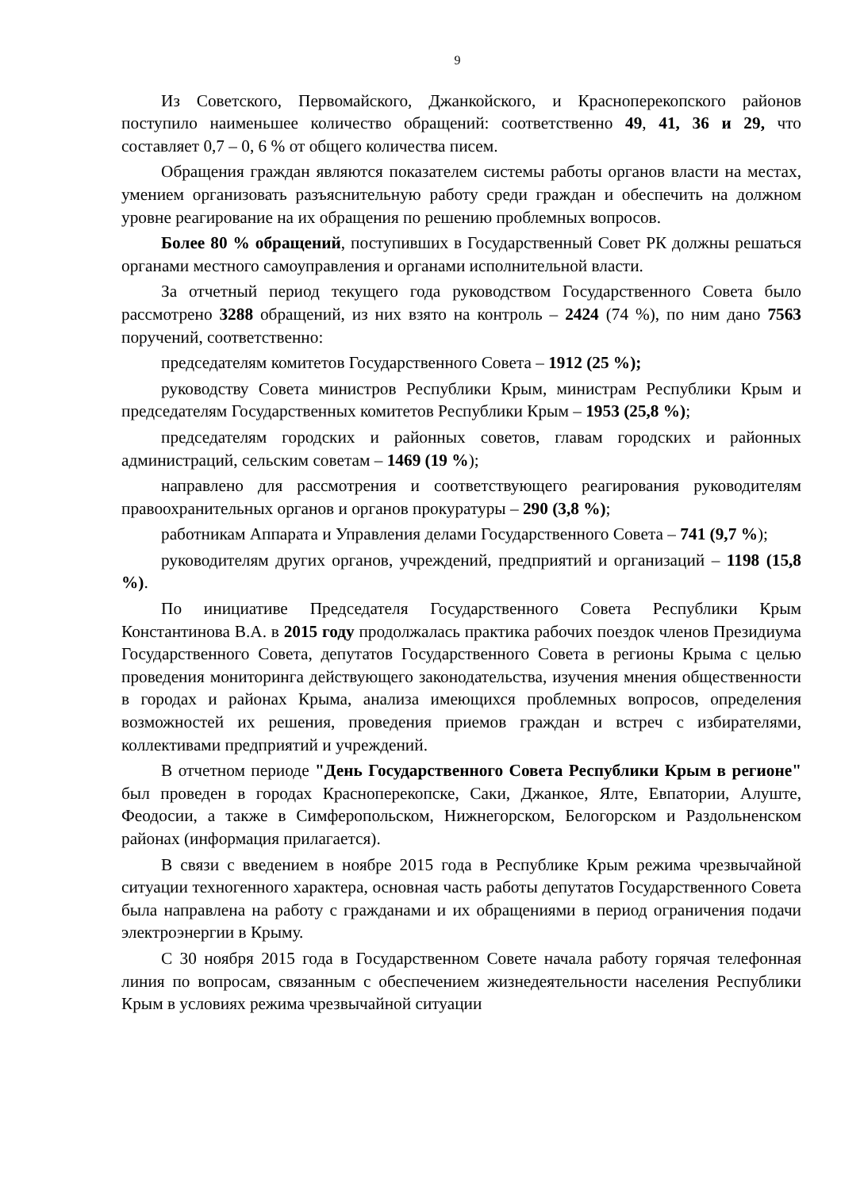9
Из Советского, Первомайского, Джанкойского, и Красноперекопского районов поступило наименьшее количество обращений: соответственно 49, 41, 36 и 29, что составляет 0,7 – 0, 6 % от общего количества писем.
Обращения граждан являются показателем системы работы органов власти на местах, умением организовать разъяснительную работу среди граждан и обеспечить на должном уровне реагирование на их обращения по решению проблемных вопросов.
Более 80 % обращений, поступивших в Государственный Совет РК должны решаться органами местного самоуправления и органами исполнительной власти.
За отчетный период текущего года руководством Государственного Совета было рассмотрено 3288 обращений, из них взято на контроль – 2424 (74 %), по ним дано 7563 поручений, соответственно:
председателям комитетов Государственного Совета – 1912 (25 %);
руководству Совета министров Республики Крым, министрам Республики Крым и председателям Государственных комитетов Республики Крым – 1953 (25,8 %);
председателям городских и районных советов, главам городских и районных администраций, сельским советам – 1469 (19 %);
направлено для рассмотрения и соответствующего реагирования руководителям правоохранительных органов и органов прокуратуры – 290 (3,8 %);
работникам Аппарата и Управления делами Государственного Совета – 741 (9,7 %);
руководителям других органов, учреждений, предприятий и организаций – 1198 (15,8 %).
По инициативе Председателя Государственного Совета Республики Крым Константинова В.А. в 2015 году продолжалась практика рабочих поездок членов Президиума Государственного Совета, депутатов Государственного Совета в регионы Крыма с целью проведения мониторинга действующего законодательства, изучения мнения общественности в городах и районах Крыма, анализа имеющихся проблемных вопросов, определения возможностей их решения, проведения приемов граждан и встреч с избирателями, коллективами предприятий и учреждений.
В отчетном периоде "День Государственного Совета Республики Крым в регионе" был проведен в городах Красноперекопске, Саки, Джанкое, Ялте, Евпатории, Алуште, Феодосии, а также в Симферопольском, Нижнегорском, Белогорском и Раздольненском районах (информация прилагается).
В связи с введением в ноябре 2015 года в Республике Крым режима чрезвычайной ситуации техногенного характера, основная часть работы депутатов Государственного Совета была направлена на работу с гражданами и их обращениями в период ограничения подачи электроэнергии в Крыму.
С 30 ноября 2015 года в Государственном Совете начала работу горячая телефонная линия по вопросам, связанным с обеспечением жизнедеятельности населения Республики Крым в условиях режима чрезвычайной ситуации